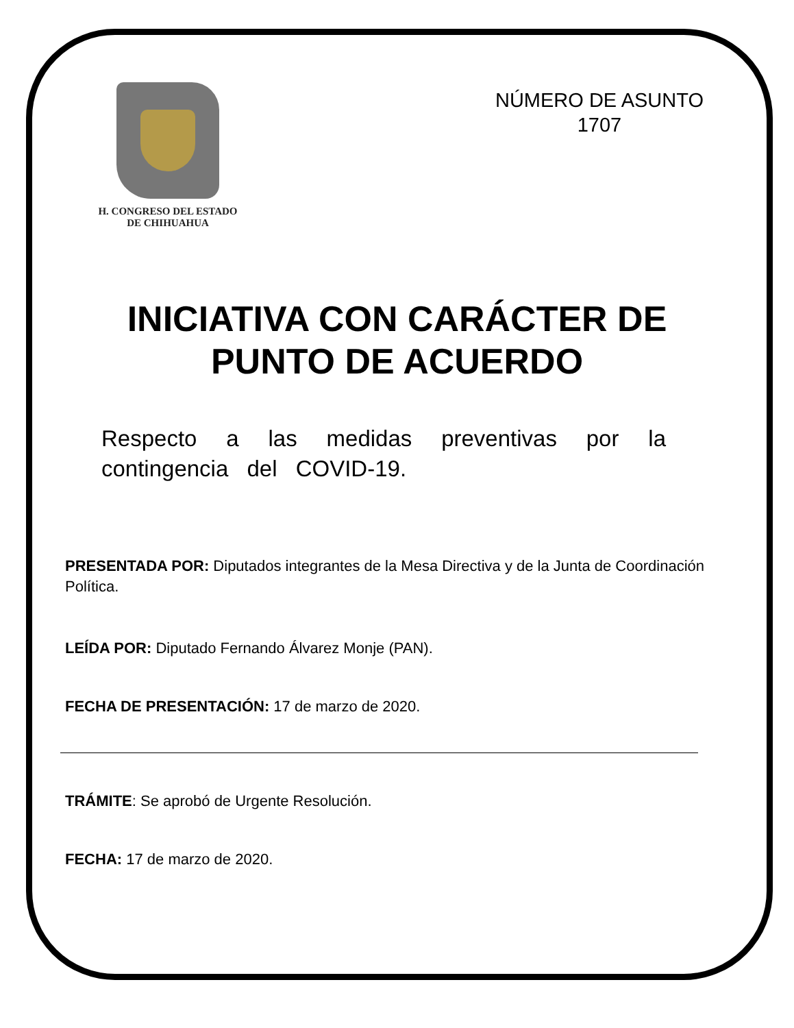H. CONGRESO DEL ESTADO
DE CHIHUAHUA
NÚMERO DE ASUNTO
1707
INICIATIVA CON CARÁCTER DE
PUNTO DE ACUERDO
Respecto a las medidas preventivas por la contingencia del COVID-19.
PRESENTADA POR: Diputados integrantes de la Mesa Directiva y de la Junta de Coordinación Política.
LEÍDA POR: Diputado Fernando Álvarez Monje (PAN).
FECHA DE PRESENTACIÓN: 17 de marzo de 2020.
TRÁMITE: Se aprobó de Urgente Resolución.
FECHA: 17 de marzo de 2020.